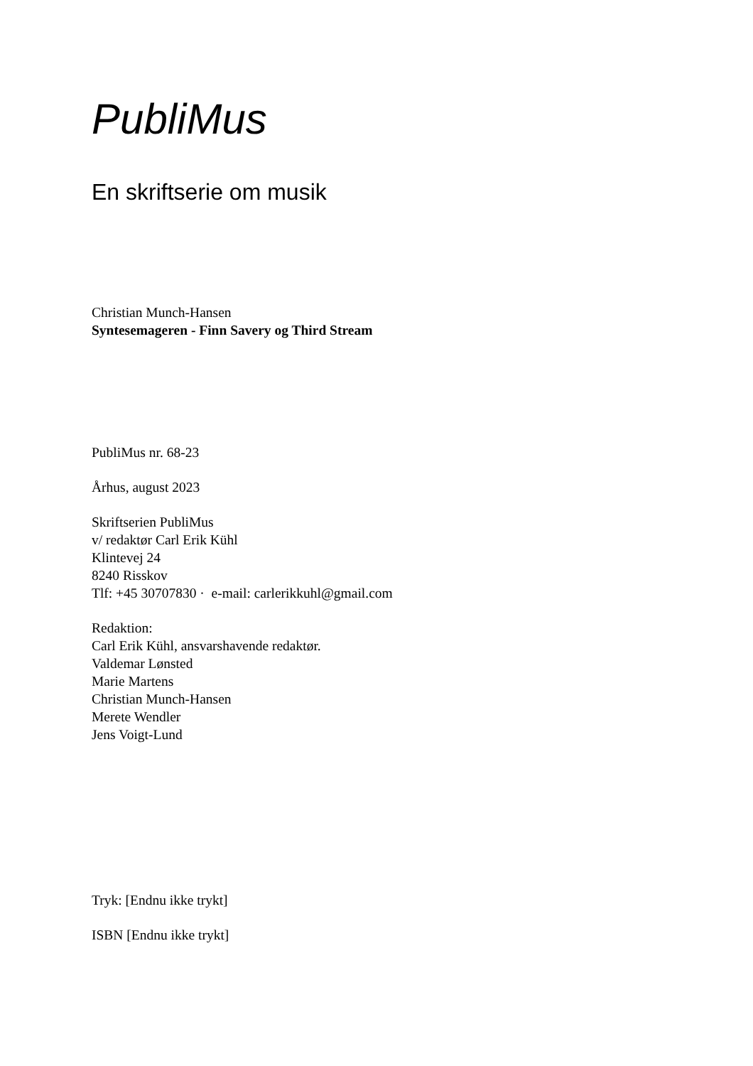PubliMus
En skriftserie om musik
Christian Munch-Hansen
Syntesemageren - Finn Savery og Third Stream
PubliMus nr. 68-23
Århus, august 2023
Skriftserien PubliMus
v/ redaktør Carl Erik Kühl
Klintevej 24
8240 Risskov
Tlf: +45 30707830 · e-mail: carlerikkuhl@gmail.com
Redaktion:
Carl Erik Kühl, ansvarshavende redaktør.
Valdemar Lønsted
Marie Martens
Christian Munch-Hansen
Merete Wendler
Jens Voigt-Lund
Tryk: [Endnu ikke trykt]
ISBN [Endnu ikke trykt]